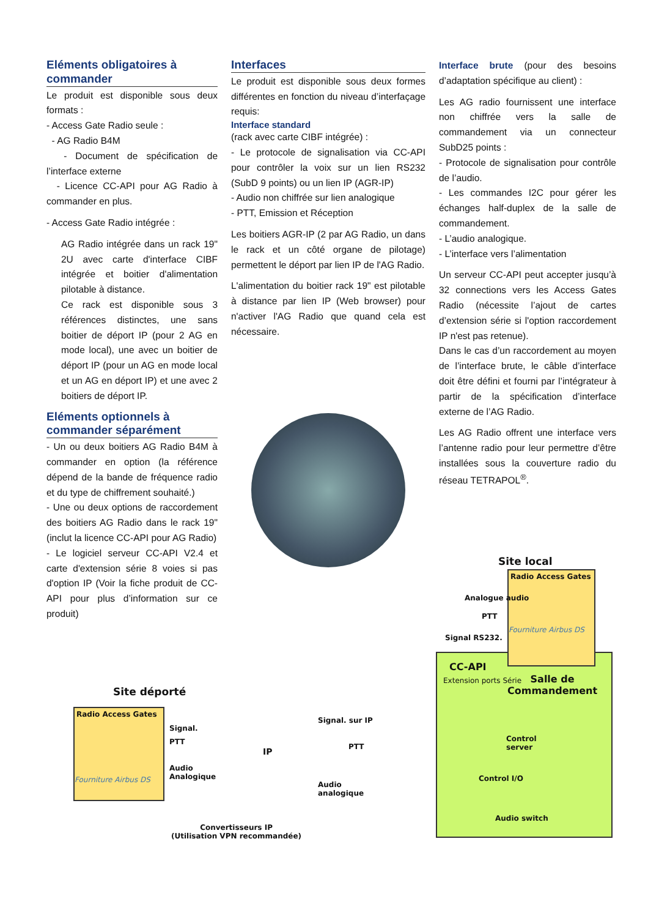Eléments obligatoires à commander
Le produit est disponible sous deux formats :
- Access Gate Radio seule :
- AG Radio B4M
- Document de spécification de l’interface externe
- Licence CC-API pour AG Radio à commander en plus.
- Access Gate Radio intégrée :
AG Radio intégrée dans un rack 19" 2U avec carte d'interface CIBF intégrée et boitier d'alimentation pilotable à distance.
Ce rack est disponible sous 3 références distinctes, une sans boitier de déport IP (pour 2 AG en mode local), une avec un boitier de déport IP (pour un AG en mode local et un AG en déport IP) et une avec 2 boitiers de déport IP.
Eléments optionnels à commander séparément
- Un ou deux boitiers AG Radio B4M à commander en option (la référence dépend de la bande de fréquence radio et du type de chiffrement souhaité.)
- Une ou deux options de raccordement des boitiers AG Radio dans le rack 19" (inclut la licence CC-API pour AG Radio)
- Le logiciel serveur CC-API V2.4 et carte d'extension série 8 voies si pas d'option IP (Voir la fiche produit de CC-API pour plus d’information sur ce produit)
Interfaces
Le produit est disponible sous deux formes différentes en fonction du niveau d’interfaçage requis:
Interface standard
(rack avec carte CIBF intégrée) :
- Le protocole de signalisation via CC-API pour contrôler la voix sur un lien RS232 (SubD 9 points) ou un lien IP (AGR-IP)
- Audio non chiffrée sur lien analogique
- PTT, Emission et Réception
Les boitiers AGR-IP (2 par AG Radio, un dans le rack et un côté organe de pilotage) permettent le déport par lien IP de l'AG Radio.
L'alimentation du boitier rack 19" est pilotable à distance par lien IP (Web browser) pour n'activer l'AG Radio que quand cela est nécessaire.
Interface brute (pour des besoins d’adaptation spécifique au client) :
Les AG radio fournissent une interface non chiffrée vers la salle de commandement via un connecteur SubD25 points :
- Protocole de signalisation pour contrôle de l’audio.
- Les commandes I2C pour gérer les échanges half-duplex de la salle de commandement.
- L’audio analogique.
- L’interface vers l’alimentation
Un serveur CC-API peut accepter jusqu’à 32 connections vers les Access Gates Radio (nécessite l’ajout de cartes d’extension série si l'option raccordement IP n'est pas retenue).
Dans le cas d’un raccordement au moyen de l’interface brute, le câble d’interface doit être défini et fourni par l’intégrateur à partir de la spécification d’interface externe de l’AG Radio.
Les AG Radio offrent une interface vers l’antenne radio pour leur permettre d’être installées sous la couverture radio du réseau TETRAPOL<sup>®</sup>.
Site local
Radio Access Gates
Fourniture Airbus DS
Analogue audio
PTT
Signal RS232.
CC-API
Extension ports Série
Salle de
Commandement
Control
server
Control I/O
Audio switch
Site déporté
Radio Access Gates
Fourniture Airbus DS
Signal.
PTT
Audio
Analogique
IP
Signal. sur IP
PTT
Audio
analogique
Convertisseurs IP
(Utilisation VPN recommandée)